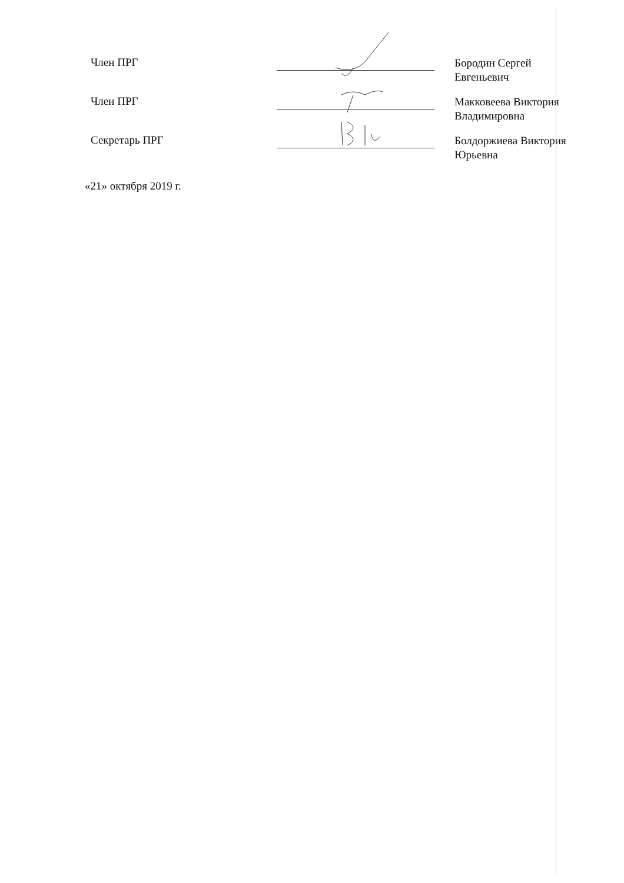Член ПРГ
Бородин Сергей Евгеньевич
Член ПРГ
Макковеева Виктория Владимировна
Секретарь ПРГ
Болдоржиева Виктория Юрьевна
«21» октября 2019 г.